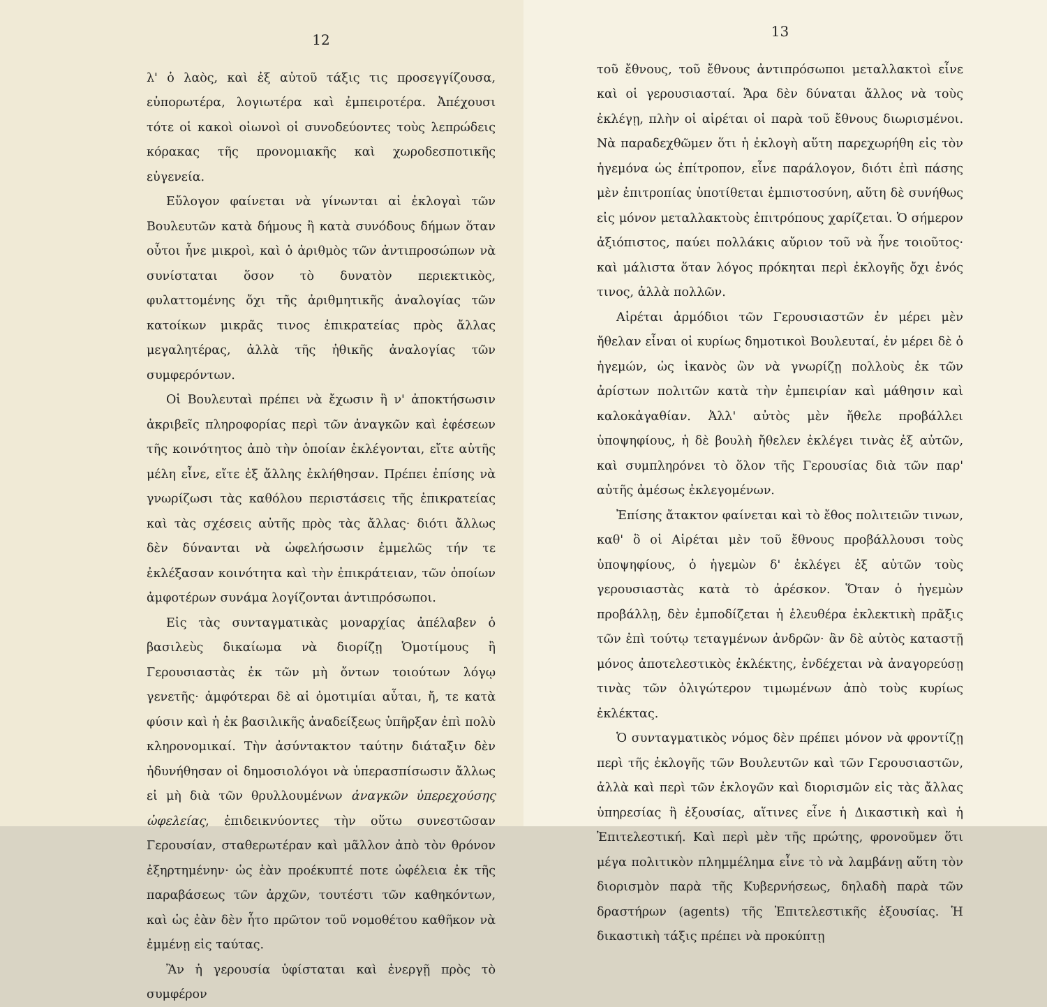12
λ' ὁ λαὸς, καὶ ἐξ αὐτοῦ τάξις τις προσεγγίζουσα, εὐπορωτέρα, λογιωτέρα καὶ ἐμπειροτέρα. Ἀπέχουσι τότε οἱ κακοὶ οἰωνοὶ οἱ συνοδεύοντες τοὺς λεπρώδεις κόρακας τῆς προνομιακῆς καὶ χωροδεσποτικῆς εὐγενεία.
Εὔλογον φαίνεται νὰ γίνωνται αἱ ἐκλογαὶ τῶν Βουλευτῶν κατὰ δήμους ἢ κατὰ συνόδους δήμων ὅταν οὗτοι ἦνε μικροὶ, καὶ ὁ ἀριθμὸς τῶν ἀντιπροσώπων νὰ συνίσταται ὅσον τὸ δυνατὸν περιεκτικὸς, φυλαττομένης ὄχι τῆς ἀριθμητικῆς ἀναλογίας τῶν κατοίκων μικρᾶς τινος ἐπικρατείας πρὸς ἄλλας μεγαλητέρας, ἀλλὰ τῆς ἠθικῆς ἀναλογίας τῶν συμφερόντων.
Οἱ Βουλευταὶ πρέπει νὰ ἔχωσιν ἢ ν' ἀποκτήσωσιν ἀκριβεῖς πληροφορίας περὶ τῶν ἀναγκῶν καὶ ἐφέσεων τῆς κοινότητος ἀπὸ τὴν ὁποίαν ἐκλέγονται, εἴτε αὐτῆς μέλη εἶνε, εἴτε ἐξ ἄλλης ἐκλήθησαν. Πρέπει ἐπίσης νὰ γνωρίζωσι τὰς καθόλου περιστάσεις τῆς ἐπικρατείας καὶ τὰς σχέσεις αὐτῆς πρὸς τὰς ἄλλας· διότι ἄλλως δὲν δύνανται νὰ ὠφελήσωσιν ἐμμελῶς τήν τε ἐκλέξασαν κοινότητα καὶ τὴν ἐπικράτειαν, τῶν ὁποίων ἀμφοτέρων συνάμα λογίζονται ἀντιπρόσωποι.
Εἰς τὰς συνταγματικὰς μοναρχίας ἀπέλαβεν ὁ βασιλεὺς δικαίωμα νὰ διορίζῃ Ὁμοτίμους ἢ Γερουσιαστὰς ἐκ τῶν μὴ ὄντων τοιούτων λόγῳ γενετῆς· ἀμφότεραι δὲ αἱ ὁμοτιμίαι αὗται, ἤ, τε κατὰ φύσιν καὶ ἡ ἐκ βασιλικῆς ἀναδείξεως ὑπῆρξαν ἐπὶ πολὺ κληρονομικαί. Τὴν ἀσύντακτον ταύτην διάταξιν δὲν ἠδυνήθησαν οἱ δημοσιολόγοι νὰ ὑπερασπίσωσιν ἄλλως εἰ μὴ διὰ τῶν θρυλλουμένων ἀναγκῶν ὑπερεχούσης ὠφελείας, ἐπιδεικνύοντες τὴν οὕτω συνεστῶσαν Γερουσίαν, σταθερωτέραν καὶ μᾶλλον ἀπὸ τὸν θρόνον ἐξηρτημένην· ὡς ἐὰν προέκυπτέ ποτε ὠφέλεια ἐκ τῆς παραβάσεως τῶν ἀρχῶν, τουτέστι τῶν καθηκόντων, καὶ ὡς ἐὰν δὲν ἦτο πρῶτον τοῦ νομοθέτου καθῆκον νὰ ἐμμένῃ εἰς ταύτας.
Ἂν ἡ γερουσία ὑφίσταται καὶ ἐνεργῇ πρὸς τὸ συμφέρον
13
τοῦ ἔθνους, τοῦ ἔθνους ἀντιπρόσωποι μεταλλακτοὶ εἶνε καὶ οἱ γερουσιασταί. Ἄρα δὲν δύναται ἄλλος νὰ τοὺς ἐκλέγῃ, πλὴν οἱ αἱρέται οἱ παρὰ τοῦ ἔθνους διωρισμένοι. Νὰ παραδεχθῶμεν ὅτι ἡ ἐκλογὴ αὕτη παρεχωρήθη εἰς τὸν ἡγεμόνα ὡς ἐπίτροπον, εἶνε παράλογον, διότι ἐπὶ πάσης μὲν ἐπιτροπίας ὑποτίθεται ἐμπιστοσύνη, αὕτη δὲ συνήθως εἰς μόνον μεταλλακτοὺς ἐπιτρόπους χαρίζεται. Ὁ σήμερον ἀξιόπιστος, παύει πολλάκις αὔριον τοῦ νὰ ἦνε τοιοῦτος· καὶ μάλιστα ὅταν λόγος πρόκηται περὶ ἐκλογῆς ὄχι ἑνός τινος, ἀλλὰ πολλῶν.
Αἱρέται ἁρμόδιοι τῶν Γερουσιαστῶν ἐν μέρει μὲν ἤθελαν εἶναι οἱ κυρίως δημοτικοὶ Βουλευταί, ἐν μέρει δὲ ὁ ἡγεμών, ὡς ἱκανὸς ὢν νὰ γνωρίζῃ πολλοὺς ἐκ τῶν ἀρίστων πολιτῶν κατὰ τὴν ἐμπειρίαν καὶ μάθησιν καὶ καλοκἀγαθίαν. Ἀλλ' αὐτὸς μὲν ἤθελε προβάλλει ὑποψηφίους, ἡ δὲ βουλὴ ἤθελεν ἐκλέγει τινὰς ἐξ αὐτῶν, καὶ συμπληρόνει τὸ ὅλον τῆς Γερουσίας διὰ τῶν παρ' αὐτῆς ἀμέσως ἐκλεγομένων.
Ἐπίσης ἄτακτον φαίνεται καὶ τὸ ἔθος πολιτειῶν τινων, καθ' ὃ οἱ Αἱρέται μὲν τοῦ ἔθνους προβάλλουσι τοὺς ὑποψηφίους, ὁ ἡγεμὼν δ' ἐκλέγει ἐξ αὐτῶν τοὺς γερουσιαστὰς κατὰ τὸ ἀρέσκον. Ὅταν ὁ ἡγεμὼν προβάλλῃ, δὲν ἐμποδίζεται ἡ ἐλευθέρα ἐκλεκτικὴ πρᾶξις τῶν ἐπὶ τούτῳ τεταγμένων ἀνδρῶν· ἂν δὲ αὐτὸς καταστῇ μόνος ἀποτελεστικὸς ἐκλέκτης, ἐνδέχεται νὰ ἀναγορεύσῃ τινὰς τῶν ὀλιγώτερον τιμωμένων ἀπὸ τοὺς κυρίως ἐκλέκτας.
Ὁ συνταγματικὸς νόμος δὲν πρέπει μόνον νὰ φροντίζῃ περὶ τῆς ἐκλογῆς τῶν Βουλευτῶν καὶ τῶν Γερουσιαστῶν, ἀλλὰ καὶ περὶ τῶν ἐκλογῶν καὶ διορισμῶν εἰς τὰς ἄλλας ὑπηρεσίας ἢ ἐξουσίας, αἵτινες εἶνε ἡ Δικαστικὴ καὶ ἡ Ἐπιτελεστική. Καὶ περὶ μὲν τῆς πρώτης, φρονοῦμεν ὅτι μέγα πολιτικὸν πλημμέλημα εἶνε τὸ νὰ λαμβάνῃ αὕτη τὸν διορισμὸν παρὰ τῆς Κυβερνήσεως, δηλαδὴ παρὰ τῶν δραστήρων (agents) τῆς Ἐπιτελεστικῆς ἐξουσίας. Ἡ δικαστικὴ τάξις πρέπει νὰ προκύπτῃ